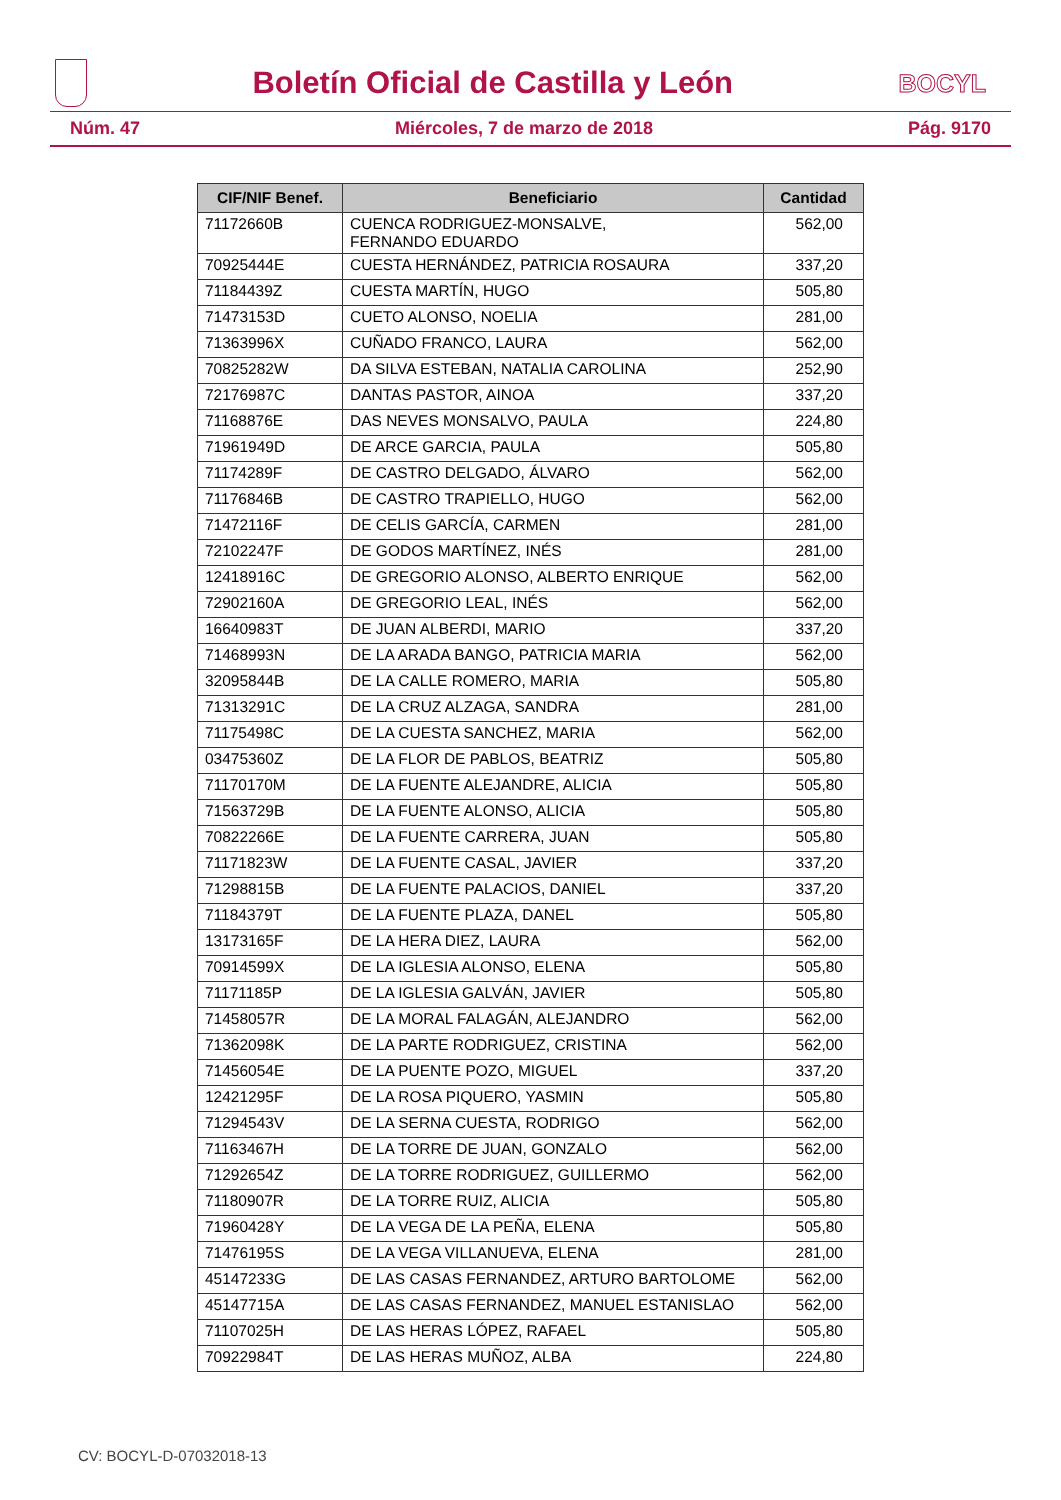Boletín Oficial de Castilla y León
BOCYL
Núm. 47 Miércoles, 7 de marzo de 2018 Pág. 9170
| CIF/NIF Benef. | Beneficiario | Cantidad |
| --- | --- | --- |
| 71172660B | CUENCA RODRIGUEZ-MONSALVE, FERNANDO EDUARDO | 562,00 |
| 70925444E | CUESTA HERNÁNDEZ, PATRICIA ROSAURA | 337,20 |
| 71184439Z | CUESTA MARTÍN, HUGO | 505,80 |
| 71473153D | CUETO ALONSO, NOELIA | 281,00 |
| 71363996X | CUÑADO FRANCO, LAURA | 562,00 |
| 70825282W | DA SILVA ESTEBAN, NATALIA CAROLINA | 252,90 |
| 72176987C | DANTAS PASTOR, AINOA | 337,20 |
| 71168876E | DAS NEVES MONSALVO, PAULA | 224,80 |
| 71961949D | DE ARCE GARCIA, PAULA | 505,80 |
| 71174289F | DE CASTRO DELGADO, ÁLVARO | 562,00 |
| 71176846B | DE CASTRO TRAPIELLO, HUGO | 562,00 |
| 71472116F | DE CELIS GARCÍA, CARMEN | 281,00 |
| 72102247F | DE GODOS MARTÍNEZ, INÉS | 281,00 |
| 12418916C | DE GREGORIO ALONSO, ALBERTO ENRIQUE | 562,00 |
| 72902160A | DE GREGORIO LEAL, INÉS | 562,00 |
| 16640983T | DE JUAN ALBERDI, MARIO | 337,20 |
| 71468993N | DE LA ARADA BANGO, PATRICIA MARIA | 562,00 |
| 32095844B | DE LA CALLE ROMERO, MARIA | 505,80 |
| 71313291C | DE LA CRUZ ALZAGA, SANDRA | 281,00 |
| 71175498C | DE LA CUESTA SANCHEZ, MARIA | 562,00 |
| 03475360Z | DE LA FLOR DE PABLOS, BEATRIZ | 505,80 |
| 71170170M | DE LA FUENTE ALEJANDRE, ALICIA | 505,80 |
| 71563729B | DE LA FUENTE ALONSO, ALICIA | 505,80 |
| 70822266E | DE LA FUENTE CARRERA, JUAN | 505,80 |
| 71171823W | DE LA FUENTE CASAL, JAVIER | 337,20 |
| 71298815B | DE LA FUENTE PALACIOS, DANIEL | 337,20 |
| 71184379T | DE LA FUENTE PLAZA, DANEL | 505,80 |
| 13173165F | DE LA HERA DIEZ, LAURA | 562,00 |
| 70914599X | DE LA IGLESIA ALONSO, ELENA | 505,80 |
| 71171185P | DE LA IGLESIA GALVÁN, JAVIER | 505,80 |
| 71458057R | DE LA MORAL FALAGÁN, ALEJANDRO | 562,00 |
| 71362098K | DE LA PARTE RODRIGUEZ, CRISTINA | 562,00 |
| 71456054E | DE LA PUENTE POZO, MIGUEL | 337,20 |
| 12421295F | DE LA ROSA PIQUERO, YASMIN | 505,80 |
| 71294543V | DE LA SERNA CUESTA, RODRIGO | 562,00 |
| 71163467H | DE LA TORRE DE JUAN, GONZALO | 562,00 |
| 71292654Z | DE LA TORRE RODRIGUEZ, GUILLERMO | 562,00 |
| 71180907R | DE LA TORRE RUIZ, ALICIA | 505,80 |
| 71960428Y | DE LA VEGA DE LA PEÑA, ELENA | 505,80 |
| 71476195S | DE LA VEGA VILLANUEVA, ELENA | 281,00 |
| 45147233G | DE LAS CASAS FERNANDEZ, ARTURO BARTOLOME | 562,00 |
| 45147715A | DE LAS CASAS FERNANDEZ, MANUEL ESTANISLAO | 562,00 |
| 71107025H | DE LAS HERAS LÓPEZ, RAFAEL | 505,80 |
| 70922984T | DE LAS HERAS MUÑOZ, ALBA | 224,80 |
CV: BOCYL-D-07032018-13